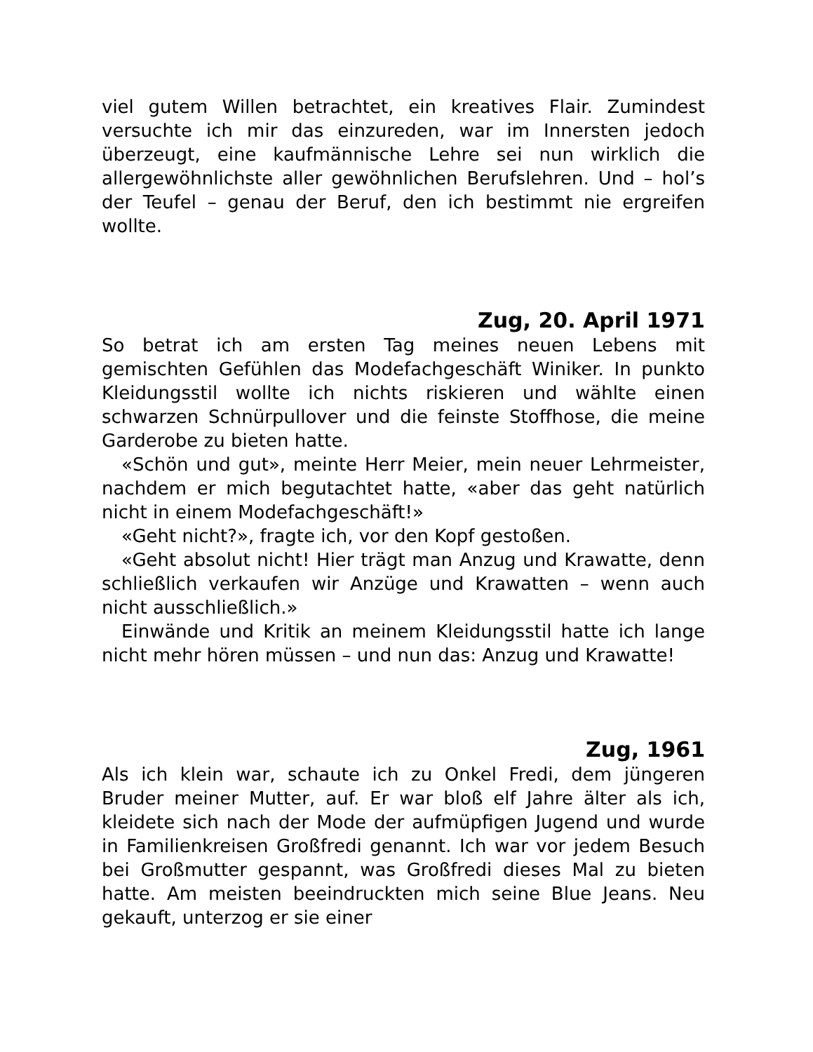viel gutem Willen betrachtet, ein kreatives Flair. Zumindest versuchte ich mir das einzureden, war im Innersten jedoch überzeugt, eine kaufmännische Lehre sei nun wirklich die allergewöhnlichste aller gewöhnlichen Berufslehren. Und – hol’s der Teufel – genau der Beruf, den ich bestimmt nie ergreifen wollte.
Zug, 20. April 1971
So betrat ich am ersten Tag meines neuen Lebens mit gemischten Gefühlen das Modefachgeschäft Winiker. In punkto Kleidungsstil wollte ich nichts riskieren und wählte einen schwarzen Schnürpullover und die feinste Stoffhose, die meine Garderobe zu bieten hatte.
«Schön und gut», meinte Herr Meier, mein neuer Lehrmeister, nachdem er mich begutachtet hatte, «aber das geht natürlich nicht in einem Modefachgeschäft!»
«Geht nicht?», fragte ich, vor den Kopf gestoßen.
«Geht absolut nicht! Hier trägt man Anzug und Krawatte, denn schließlich verkaufen wir Anzüge und Krawatten – wenn auch nicht ausschließlich.»
Einwände und Kritik an meinem Kleidungsstil hatte ich lange nicht mehr hören müssen – und nun das: Anzug und Krawatte!
Zug, 1961
Als ich klein war, schaute ich zu Onkel Fredi, dem jüngeren Bruder meiner Mutter, auf. Er war bloß elf Jahre älter als ich, kleidete sich nach der Mode der aufmüpfigen Jugend und wurde in Familienkreisen Großfredi genannt. Ich war vor jedem Besuch bei Großmutter gespannt, was Großfredi dieses Mal zu bieten hatte. Am meisten beeindruckten mich seine Blue Jeans. Neu gekauft, unterzog er sie einer